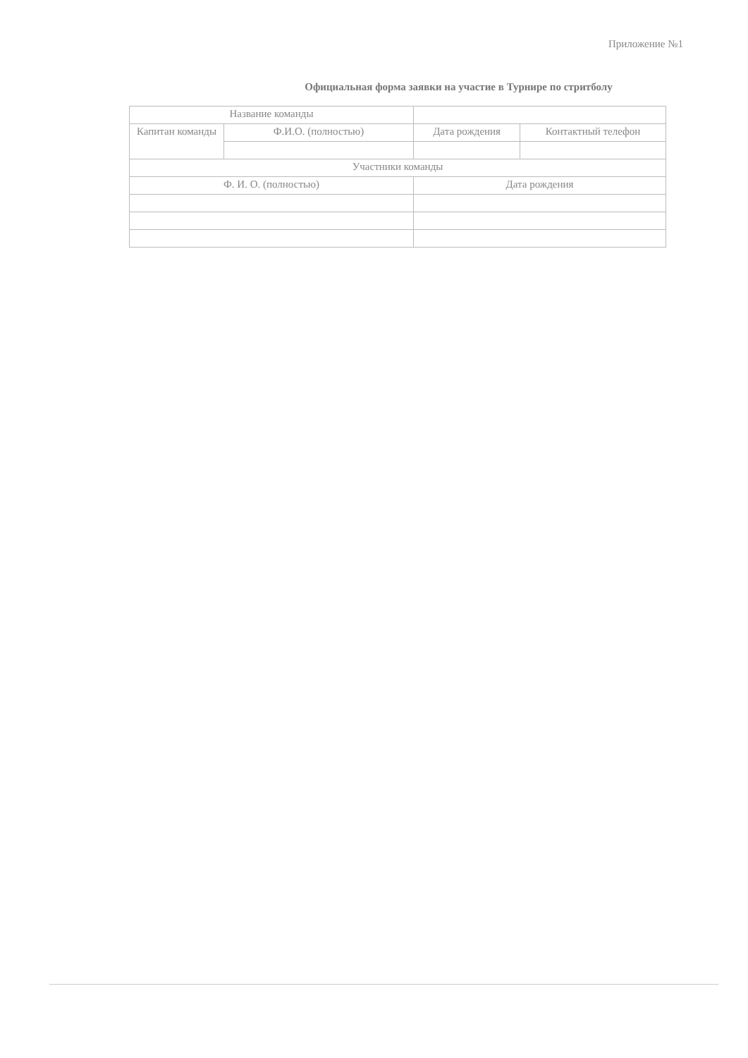Приложение №1
Официальная форма заявки на участие в Турнире по стритболу
| Название команды | | | |
| Капитан команды | Ф.И.О. (полностью) | Дата рождения | Контактный телефон |
| Участники команды | | | |
| Ф. И. О. (полностью) | | Дата рождения | |